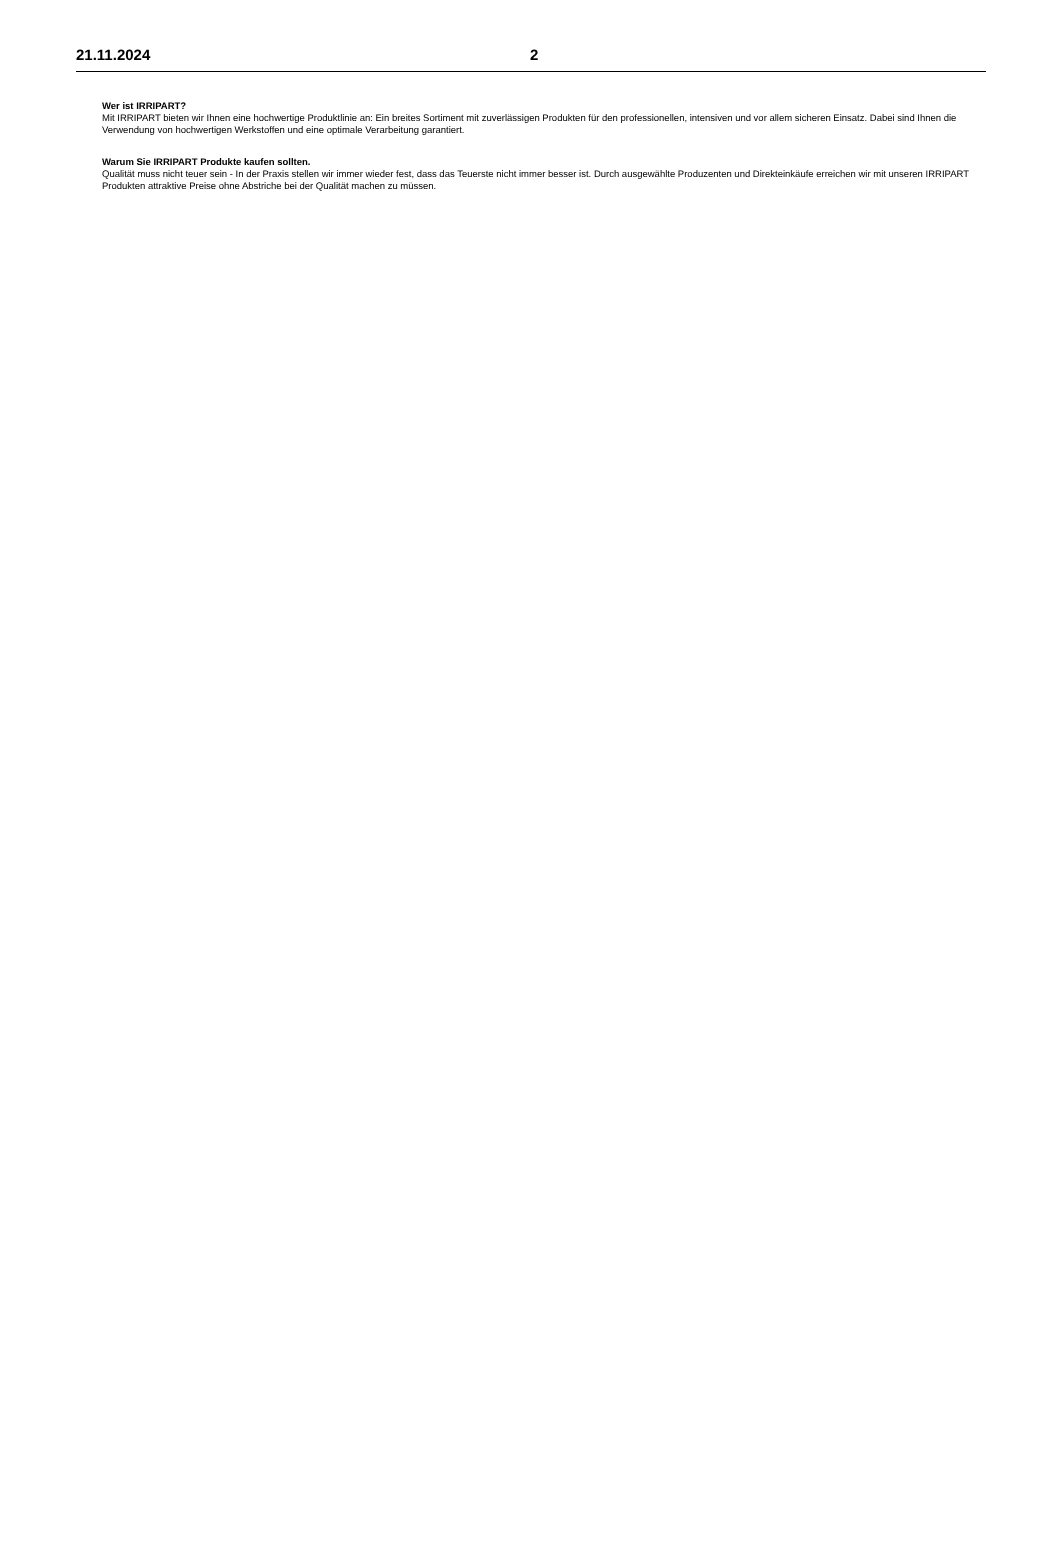21.11.2024 2
Wer ist IRRIPART?
Mit IRRIPART bieten wir Ihnen eine hochwertige Produktlinie an: Ein breites Sortiment mit zuverlässigen Produkten für den professionellen, intensiven und vor allem sicheren Einsatz. Dabei sind Ihnen die Verwendung von hochwertigen Werkstoffen und eine optimale Verarbeitung garantiert.
Warum Sie IRRIPART Produkte kaufen sollten.
Qualität muss nicht teuer sein - In der Praxis stellen wir immer wieder fest, dass das Teuerste nicht immer besser ist. Durch ausgewählte Produzenten und Direkteinkäufe erreichen wir mit unseren IRRIPART Produkten attraktive Preise ohne Abstriche bei der Qualität machen zu müssen.